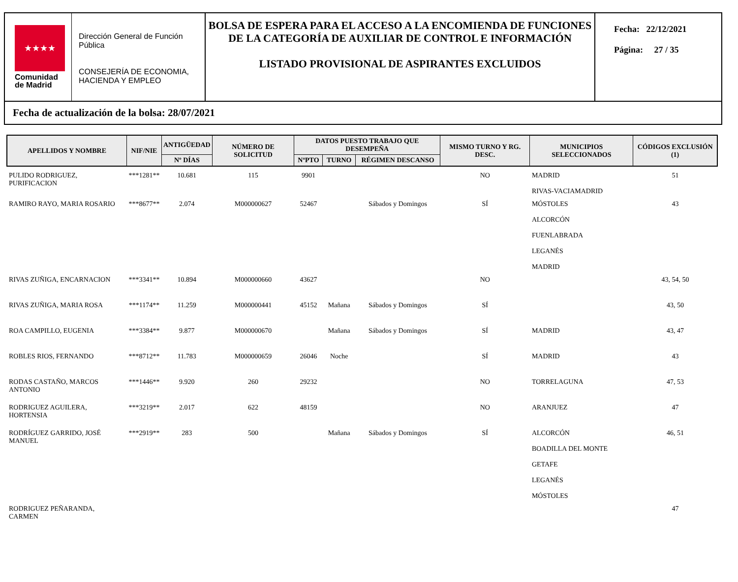★★★★
Comunidad
de Madrid
Dirección General de Función Pública
CONSEJERÍA DE ECONOMIA, HACIENDA Y EMPLEO
BOLSA DE ESPERA PARA EL ACCESO A LA ENCOMIENDA DE FUNCIONES DE LA CATEGORÍA DE AUXILIAR DE CONTROL E INFORMACIÓN
LISTADO PROVISIONAL DE ASPIRANTES EXCLUIDOS
Fecha: 22/12/2021
Página: 27 / 35
Fecha de actualización de la bolsa: 28/07/2021
| APELLIDOS Y NOMBRE | NIF/NIE | ANTIGÜEDAD | NÚMERO DE SOLICITUD | DATOS PUESTO TRABAJO QUE DESEMPEÑA | | | MISMO TURNO Y RG. DESC. | MUNICIPIOS SELECCIONADOS | CÓDIGOS EXCLUSIÓN (1) |
| --- | --- | --- | --- | --- | --- | --- | --- | --- | --- |
| | | Nº DÍAS | | NºPTO | TURNO | RÉGIMEN DESCANSO | | | |
| PULIDO RODRIGUEZ, PURIFICACION | ***1281** | 10.681 | 115 | 9901 | | | NO | MADRID RIVAS-VACIAMADRID | 51 |
| RAMIRO RAYO, MARIA ROSARIO | ***8677** | 2.074 | M000000627 | 52467 | | Sábados y Domingos | SÍ | MÓSTOLES ALCORCÓN FUENLABRADA LEGANÉS MADRID | 43 |
| RIVAS ZUÑIGA, ENCARNACION | ***3341** | 10.894 | M000000660 | 43627 | | | NO | | 43, 54, 50 |
| RIVAS ZUÑIGA, MARIA ROSA | ***1174** | 11.259 | M000000441 | 45152 | Mañana | Sábados y Domingos | SÍ | | 43, 50 |
| ROA CAMPILLO, EUGENIA | ***3384** | 9.877 | M000000670 | | Mañana | Sábados y Domingos | SÍ | MADRID | 43, 47 |
| ROBLES RIOS, FERNANDO | ***8712** | 11.783 | M000000659 | 26046 | Noche | | SÍ | MADRID | 43 |
| RODAS CASTAÑO, MARCOS ANTONIO | ***1446** | 9.920 | 260 | 29232 | | | NO | TORRELAGUNA | 47, 53 |
| RODRIGUEZ AGUILERA, HORTENSIA | ***3219** | 2.017 | 622 | 48159 | | | NO | ARANJUEZ | 47 |
| RODRÍGUEZ GARRIDO, JOSÉ MANUEL | ***2919** | 283 | 500 | | Mañana | Sábados y Domingos | SÍ | ALCORCÓN BOADILLA DEL MONTE GETAFE LEGANÉS MÓSTOLES | 46, 51 |
| RODRIGUEZ PEÑARANDA, CARMEN | | | | | | | | | 47 |